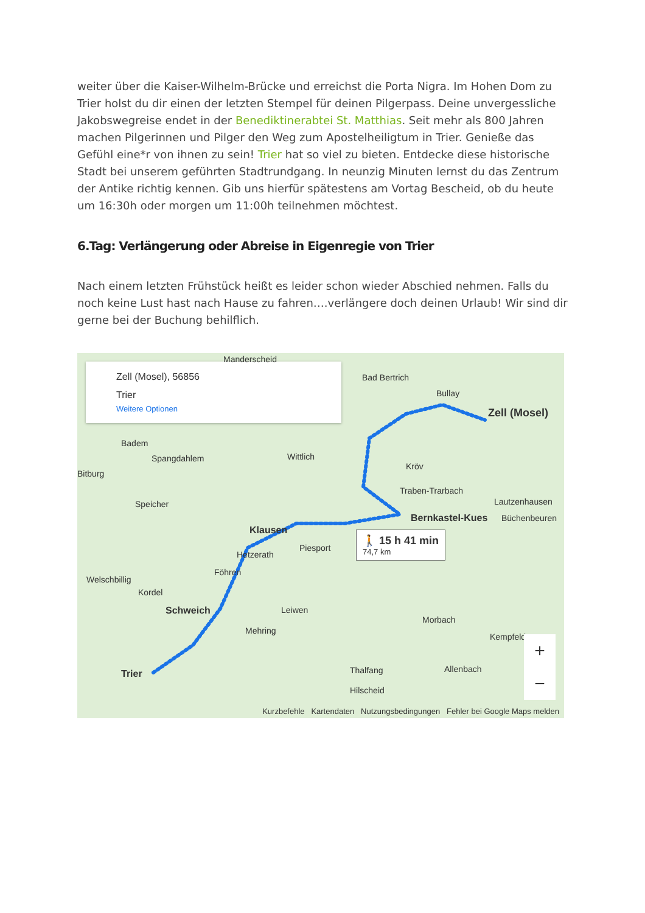weiter über die Kaiser-Wilhelm-Brücke und erreichst die Porta Nigra. Im Hohen Dom zu Trier holst du dir einen der letzten Stempel für deinen Pilgerpass. Deine unvergessliche Jakobswegreise endet in der Benediktinerabtei St. Matthias. Seit mehr als 800 Jahren machen Pilgerinnen und Pilger den Weg zum Apostelheiligtum in Trier. Genieße das Gefühl eine*r von ihnen zu sein! Trier hat so viel zu bieten. Entdecke diese historische Stadt bei unserem geführten Stadtrundgang. In neunzig Minuten lernst du das Zentrum der Antike richtig kennen. Gib uns hierfür spätestens am Vortag Bescheid, ob du heute um 16:30h oder morgen um 11:00h teilnehmen möchtest.
6.Tag: Verlängerung oder Abreise in Eigenregie von Trier
Nach einem letzten Frühstück heißt es leider schon wieder Abschied nehmen. Falls du noch keine Lust hast nach Hause zu fahren….verlängere doch deinen Urlaub! Wir sind dir gerne bei der Buchung behilflich.
Zell (Mosel), 56856
Trier
Weitere Optionen
Manderscheid
Bad Bertrich
Bullay
Zell (Mosel)
Badem
Spangdahlem Wittlich
Kröv
Traben-Trarbach
Bitburg
Speicher Lautzenhausen
Bernkastel-Kues Büchenbeuren
Klausen
Piesport
Hetzerath
Föhren
Welschbillig
Kordel
Schweich Leiwen
Morbach
Mehring
Kempfeld
Thalfang Allenbach Trier
Hilscheid
🚶 15 h 41 min
74,7 km
+
−
Kurzbefehle Kartendaten Nutzungsbedingungen Fehler bei Google Maps melden